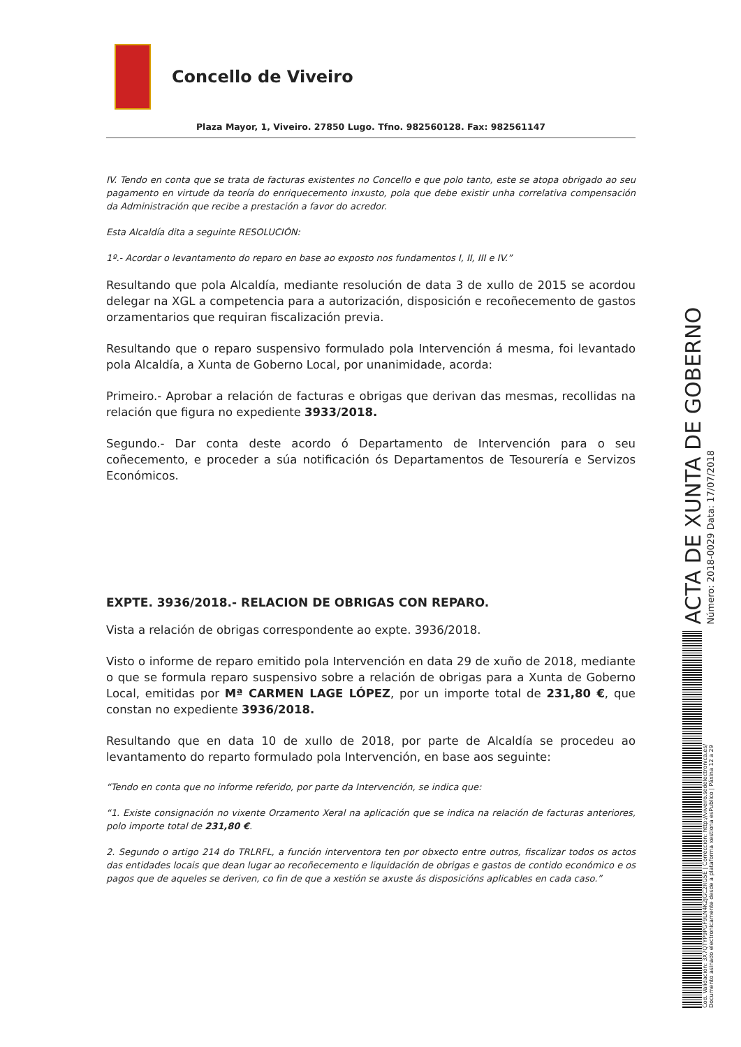Concello de Viveiro
Plaza Mayor, 1, Viveiro. 27850 Lugo. Tfno. 982560128. Fax: 982561147
IV. Tendo en conta que se trata de facturas existentes no Concello e que polo tanto, este se atopa obrigado ao seu pagamento en virtude da teoría do enriquecemento inxusto, pola que debe existir unha correlativa compensación da Administración que recibe a prestación a favor do acredor.
Esta Alcaldía dita a seguinte RESOLUCIÓN:
1º.- Acordar o levantamento do reparo en base ao exposto nos fundamentos I, II, III e IV.”
Resultando que pola Alcaldía, mediante resolución de data 3 de xullo de 2015 se acordou delegar na XGL a competencia para a autorización, disposición e recoñecemento de gastos orzamentarios que requiran fiscalización previa.
Resultando que o reparo suspensivo formulado pola Intervención á mesma, foi levantado pola Alcaldía, a Xunta de Goberno Local, por unanimidade, acorda:
Primeiro.- Aprobar a relación de facturas e obrigas que derivan das mesmas, recollidas na relación que figura no expediente 3933/2018.
Segundo.- Dar conta deste acordo ó Departamento de Intervención para o seu coñecemento, e proceder a súa notificación ós Departamentos de Tesourería e Servizos Económicos.
EXPTE. 3936/2018.- RELACION DE OBRIGAS CON REPARO.
Vista a relación de obrigas correspondente ao expte. 3936/2018.
Visto o informe de reparo emitido pola Intervención en data 29 de xuño de 2018, mediante o que se formula reparo suspensivo sobre a relación de obrigas para a Xunta de Goberno Local, emitidas por Mª CARMEN LAGE LÓPEZ, por un importe total de 231,80 €, que constan no expediente 3936/2018.
Resultando que en data 10 de xullo de 2018, por parte de Alcaldía se procedeu ao levantamento do reparto formulado pola Intervención, en base aos seguinte:
“Tendo en conta que no informe referido, por parte da Intervención, se indica que:
“1. Existe consignación no vixente Orzamento Xeral na aplicación que se indica na relación de facturas anteriores, polo importe total de 231,80 €.
2. Segundo o artigo 214 do TRLRFL, a función interventora ten por obxecto entre outros, fiscalizar todos os actos das entidades locais que dean lugar ao recoñecemento e liquidación de obrigas e gastos de contido económico e os pagos que de aqueles se deriven, co fin de que a xestión se axuste ás disposicións aplicables en cada caso.”
ACTA DE XUNTA DE GOBERNO
Número: 2018-0029 Data: 17/07/2018
Cod. Validación: 3X7QTYP9PGF9LN4K2JGC2RG5E | Corrección: http://viveiro.sedelectronica.es/
Documento asinado electronicamente desde a plataforma xestiona esPublico | Páxina 12 a 29